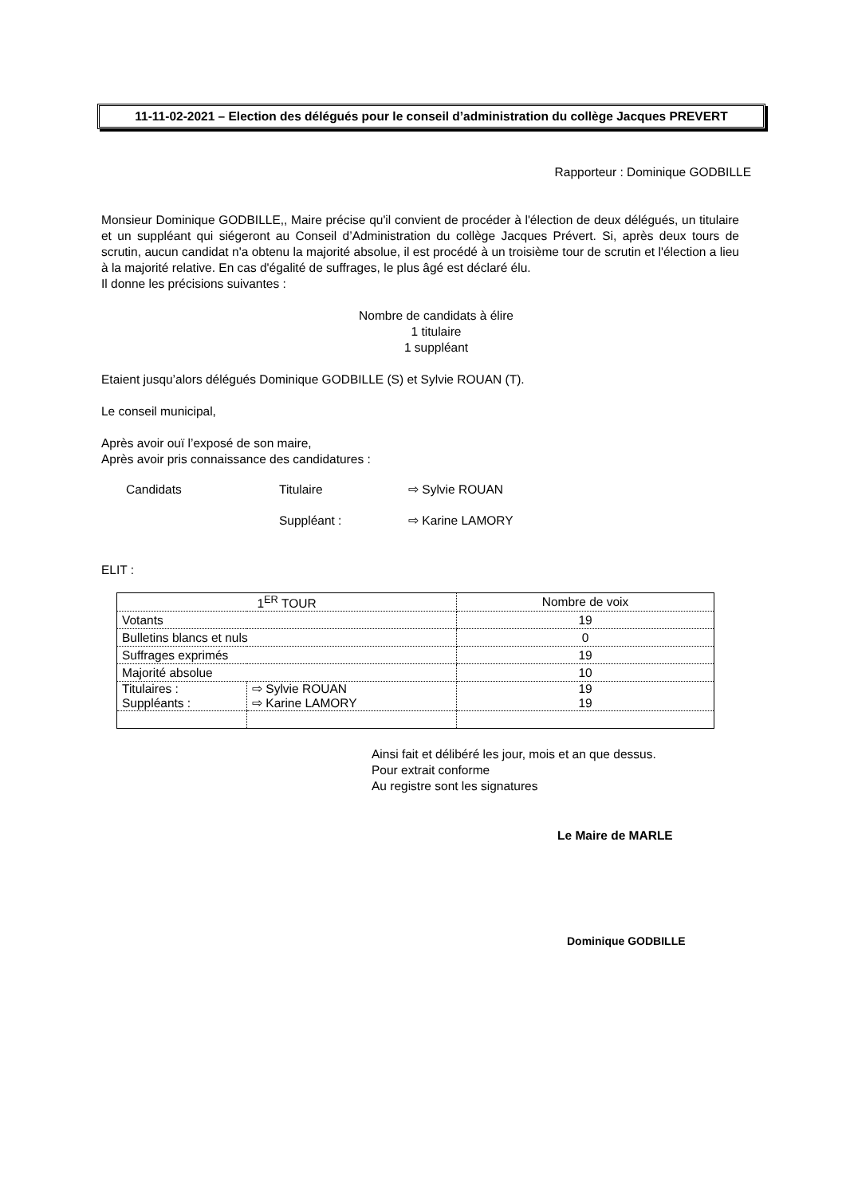11-11-02-2021 – Election des délégués pour le conseil d’administration du collège Jacques PREVERT
Rapporteur : Dominique GODBILLE
Monsieur Dominique GODBILLE,, Maire précise qu'il convient de procéder à l'élection de deux délégués, un titulaire et un suppléant qui siégeront au Conseil d’Administration du collège Jacques Prévert. Si, après deux tours de scrutin, aucun candidat n'a obtenu la majorité absolue, il est procédé à un troisième tour de scrutin et l'élection a lieu à la majorité relative. En cas d'égalité de suffrages, le plus âgé est déclaré élu.
Il donne les précisions suivantes :
Nombre de candidats à élire
1 titulaire
1 suppléant
Etaient jusqu’alors délégués Dominique GODBILLE (S) et Sylvie ROUAN (T).
Le conseil municipal,
Après avoir ouï l’exposé de son maire,
Après avoir pris connaissance des candidatures :
| Candidats | Titulaire | ⇨ Sylvie ROUAN |
| | Suppléant : | ⇨ Karine LAMORY |
ELIT :
| 1<sup>ER</sup> TOUR | | Nombre de voix |
| Votants | | 19 |
| Bulletins blancs et nuls | | 0 |
| Suffrages exprimés | | 19 |
| Majorité absolue | | 10 |
| Titulaires : Suppléants : | ⇨ Sylvie ROUAN ⇨ Karine LAMORY | 19 19 |
Ainsi fait et délibéré les jour, mois et an que dessus.
Pour extrait conforme
Au registre sont les signatures
Le Maire de MARLE
Dominique GODBILLE